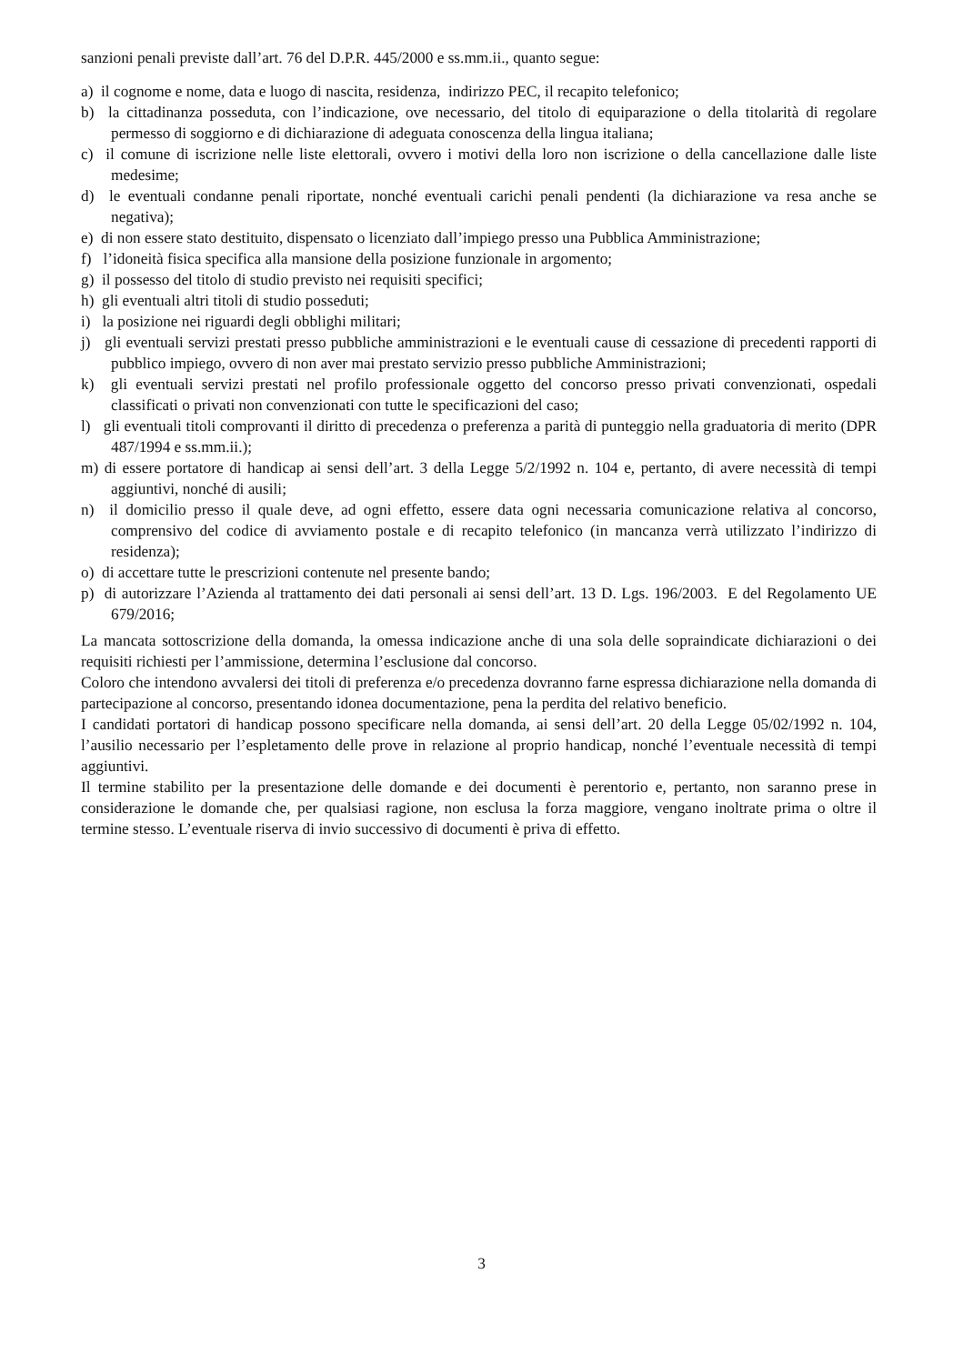sanzioni penali previste dall’art. 76 del D.P.R. 445/2000 e ss.mm.ii., quanto segue:
a) il cognome e nome, data e luogo di nascita, residenza, indirizzo PEC, il recapito telefonico;
b) la cittadinanza posseduta, con l’indicazione, ove necessario, del titolo di equiparazione o della titolarità di regolare permesso di soggiorno e di dichiarazione di adeguata conoscenza della lingua italiana;
c) il comune di iscrizione nelle liste elettorali, ovvero i motivi della loro non iscrizione o della cancellazione dalle liste medesime;
d) le eventuali condanne penali riportate, nonché eventuali carichi penali pendenti (la dichiarazione va resa anche se negativa);
e) di non essere stato destituito, dispensato o licenziato dall’impiego presso una Pubblica Amministrazione;
f) l’idoneità fisica specifica alla mansione della posizione funzionale in argomento;
g) il possesso del titolo di studio previsto nei requisiti specifici;
h) gli eventuali altri titoli di studio posseduti;
i) la posizione nei riguardi degli obblighi militari;
j) gli eventuali servizi prestati presso pubbliche amministrazioni e le eventuali cause di cessazione di precedenti rapporti di pubblico impiego, ovvero di non aver mai prestato servizio presso pubbliche Amministrazioni;
k) gli eventuali servizi prestati nel profilo professionale oggetto del concorso presso privati convenzionati, ospedali classificati o privati non convenzionati con tutte le specificazioni del caso;
l) gli eventuali titoli comprovanti il diritto di precedenza o preferenza a parità di punteggio nella graduatoria di merito (DPR 487/1994 e ss.mm.ii.);
m) di essere portatore di handicap ai sensi dell’art. 3 della Legge 5/2/1992 n. 104 e, pertanto, di avere necessità di tempi aggiuntivi, nonché di ausili;
n) il domicilio presso il quale deve, ad ogni effetto, essere data ogni necessaria comunicazione relativa al concorso, comprensivo del codice di avviamento postale e di recapito telefonico (in mancanza verrà utilizzato l’indirizzo di residenza);
o) di accettare tutte le prescrizioni contenute nel presente bando;
p) di autorizzare l’Azienda al trattamento dei dati personali ai sensi dell’art. 13 D. Lgs. 196/2003. E del Regolamento UE 679/2016;
La mancata sottoscrizione della domanda, la omessa indicazione anche di una sola delle sopraindicate dichiarazioni o dei requisiti richiesti per l’ammissione, determina l’esclusione dal concorso.
Coloro che intendono avvalersi dei titoli di preferenza e/o precedenza dovranno farne espressa dichiarazione nella domanda di partecipazione al concorso, presentando idonea documentazione, pena la perdita del relativo beneficio.
I candidati portatori di handicap possono specificare nella domanda, ai sensi dell’art. 20 della Legge 05/02/1992 n. 104, l’ausilio necessario per l’espletamento delle prove in relazione al proprio handicap, nonché l’eventuale necessità di tempi aggiuntivi.
Il termine stabilito per la presentazione delle domande e dei documenti è perentorio e, pertanto, non saranno prese in considerazione le domande che, per qualsiasi ragione, non esclusa la forza maggiore, vengano inoltrate prima o oltre il termine stesso. L’eventuale riserva di invio successivo di documenti è priva di effetto.
3